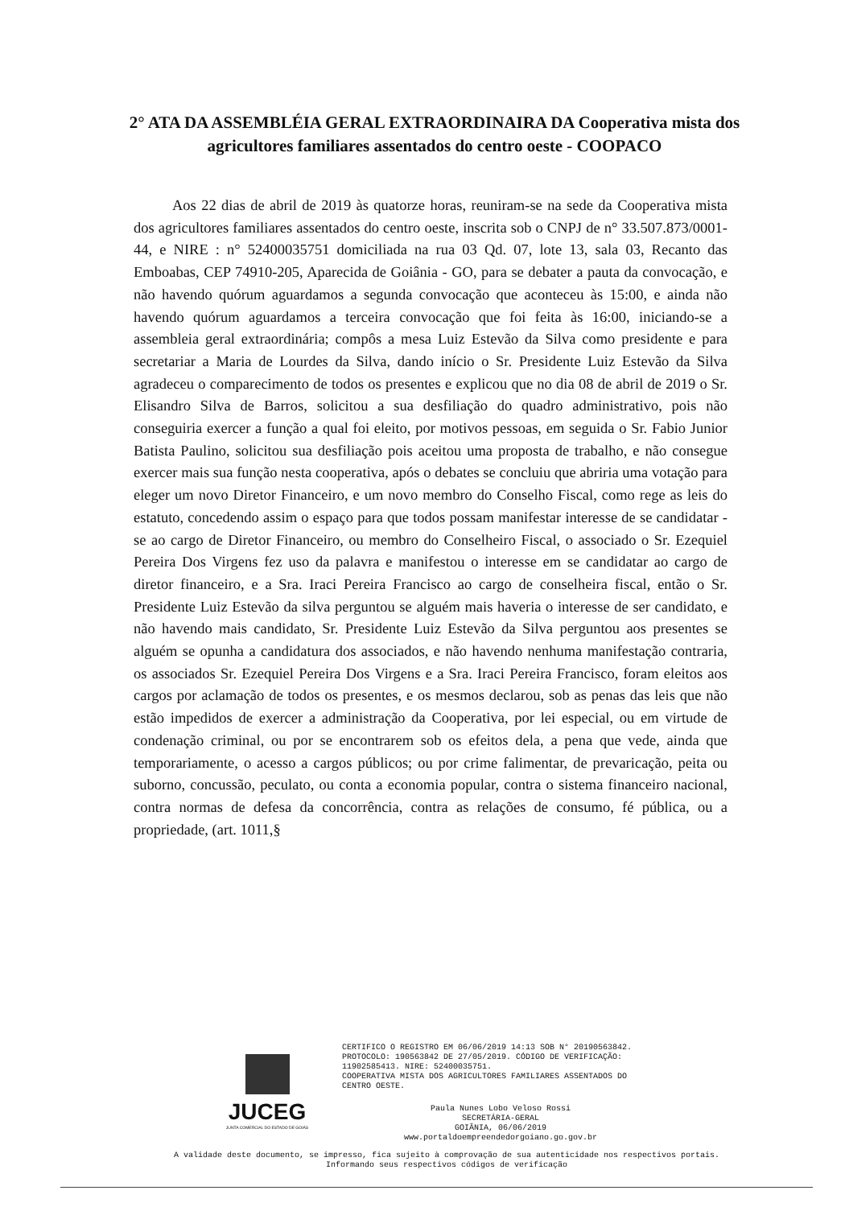2° ATA DA ASSEMBLÉIA GERAL EXTRAORDINAIRA DA Cooperativa mista dos agricultores familiares assentados do centro oeste - COOPACO
Aos 22 dias de abril de 2019 às quatorze horas, reuniram-se na sede da Cooperativa mista dos agricultores familiares assentados do centro oeste, inscrita sob o CNPJ de n° 33.507.873/0001-44, e NIRE : n° 52400035751 domiciliada na rua 03 Qd. 07, lote 13, sala 03, Recanto das Emboabas, CEP 74910-205, Aparecida de Goiânia - GO, para se debater a pauta da convocação, e não havendo quórum aguardamos a segunda convocação que aconteceu às 15:00, e ainda não havendo quórum aguardamos a terceira convocação que foi feita às 16:00, iniciando-se a assembleia geral extraordinária; compôs a mesa Luiz Estevão da Silva como presidente e para secretariar a Maria de Lourdes da Silva, dando início o Sr. Presidente Luiz Estevão da Silva agradeceu o comparecimento de todos os presentes e explicou que no dia 08 de abril de 2019 o Sr. Elisandro Silva de Barros, solicitou a sua desfiliação do quadro administrativo, pois não conseguiria exercer a função a qual foi eleito, por motivos pessoas, em seguida o Sr. Fabio Junior Batista Paulino, solicitou sua desfiliação pois aceitou uma proposta de trabalho, e não consegue exercer mais sua função nesta cooperativa, após o debates se concluiu que abriria uma votação para eleger um novo Diretor Financeiro, e um novo membro do Conselho Fiscal, como rege as leis do estatuto, concedendo assim o espaço para que todos possam manifestar interesse de se candidatar - se ao cargo de Diretor Financeiro, ou membro do Conselheiro Fiscal, o associado o Sr. Ezequiel Pereira Dos Virgens fez uso da palavra e manifestou o interesse em se candidatar ao cargo de diretor financeiro, e a Sra. Iraci Pereira Francisco ao cargo de conselheira fiscal, então o Sr. Presidente Luiz Estevão da silva perguntou se alguém mais haveria o interesse de ser candidato, e não havendo mais candidato, Sr. Presidente Luiz Estevão da Silva perguntou aos presentes se alguém se opunha a candidatura dos associados, e não havendo nenhuma manifestação contraria, os associados Sr. Ezequiel Pereira Dos Virgens e a Sra. Iraci Pereira Francisco, foram eleitos aos cargos por aclamação de todos os presentes, e os mesmos declarou, sob as penas das leis que não estão impedidos de exercer a administração da Cooperativa, por lei especial, ou em virtude de condenação criminal, ou por se encontrarem sob os efeitos dela, a pena que vede, ainda que temporariamente, o acesso a cargos públicos; ou por crime falimentar, de prevaricação, peita ou suborno, concussão, peculato, ou conta a economia popular, contra o sistema financeiro nacional, contra normas de defesa da concorrência, contra as relações de consumo, fé pública, ou a propriedade, (art. 1011,§
JUCEG
JUNTA COMERCIAL DO ESTADO DE GOIÁS
CERTIFICO O REGISTRO EM 06/06/2019 14:13 SOB N° 20190563842.
PROTOCOLO: 190563842 DE 27/05/2019. CÓDIGO DE VERIFICAÇÃO:
11902585413. NIRE: 52400035751.
COOPERATIVA MISTA DOS AGRICULTORES FAMILIARES ASSENTADOS DO
CENTRO OESTE.
Paula Nunes Lobo Veloso Rossi
SECRETÁRIA-GERAL
GOIÂNIA, 06/06/2019
www.portaldoempreendedorgoiano.go.gov.br
A validade deste documento, se impresso, fica sujeito à comprovação de sua autenticidade nos respectivos portais.
Informando seus respectivos códigos de verificação